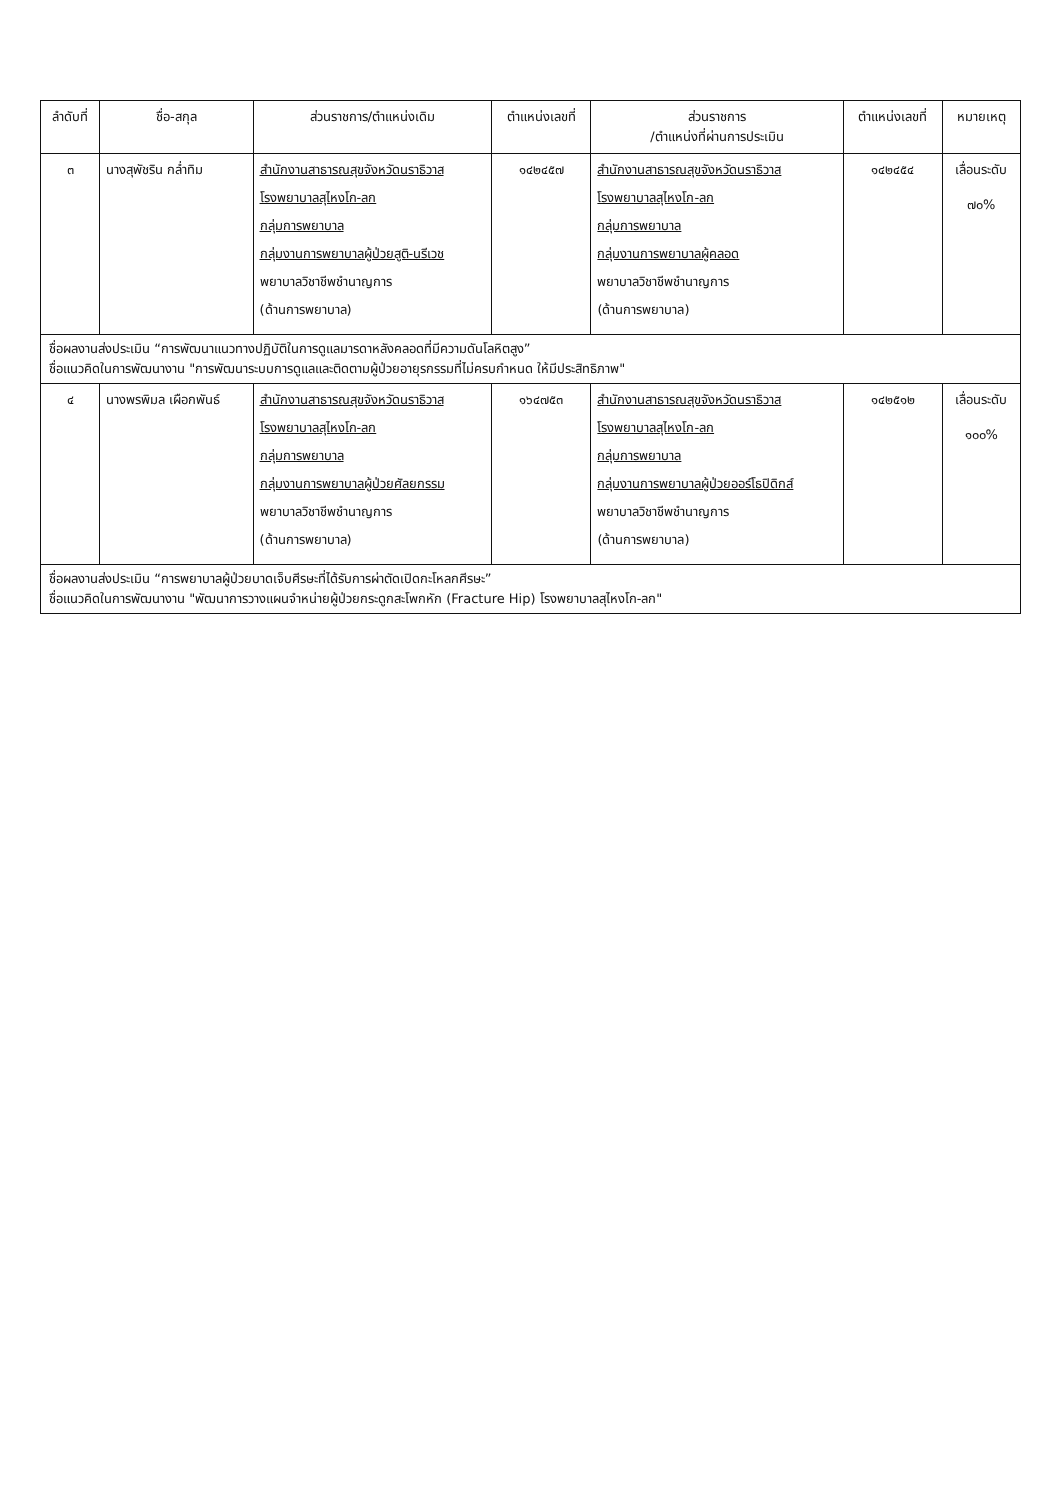| ลำดับที่ | ชื่อ-สกุล | ส่วนราชการ/ตำแหน่งเดิม | ตำแหน่งเลขที่ | ส่วนราชการ /ตำแหน่งที่ผ่านการประเมิน | ตำแหน่งเลขที่ | หมายเหตุ |
| --- | --- | --- | --- | --- | --- | --- |
| ๓ | นางสุพัชริน กล่ำทิม | สำนักงานสาธารณสุขจังหวัดนราธิวาส โรงพยาบาลสุไหงโก-ลก กลุ่มการพยาบาล กลุ่มงานการพยาบาลผู้ป่วยสูติ-นรีเวช พยาบาลวิชาชีพชำนาญการ (ด้านการพยาบาล) | ๑๔๒๔๕๗ | สำนักงานสาธารณสุขจังหวัดนราธิวาส โรงพยาบาลสุไหงโก-ลก กลุ่มการพยาบาล กลุ่มงานการพยาบาลผู้คลอด พยาบาลวิชาชีพชำนาญการ (ด้านการพยาบาล) | ๑๔๒๔๕๔ | เลื่อนระดับ ๗๐% |
| ชื่อผลงานส่งประเมิน “การพัฒนาแนวทางปฏิบัติในการดูแลมารดาหลังคลอดที่มีความดันโลหิตสูง” ชื่อแนวคิดในการพัฒนางาน "การพัฒนาระบบการดูแลและติดตามผู้ป่วยอายุรกรรมที่ไม่ครบกำหนด ให้มีประสิทธิภาพ" | | | | | | |
| ๔ | นางพรพิมล เผือกพันธ์ | สำนักงานสาธารณสุขจังหวัดนราธิวาส โรงพยาบาลสุไหงโก-ลก กลุ่มการพยาบาล กลุ่มงานการพยาบาลผู้ป่วยศัลยกรรม พยาบาลวิชาชีพชำนาญการ (ด้านการพยาบาล) | ๑๖๔๗๕๓ | สำนักงานสาธารณสุขจังหวัดนราธิวาส โรงพยาบาลสุไหงโก-ลก กลุ่มการพยาบาล กลุ่มงานการพยาบาลผู้ป่วยออร์โธปิดิกส์ พยาบาลวิชาชีพชำนาญการ (ด้านการพยาบาล) | ๑๔๒๕๑๒ | เลื่อนระดับ ๑๐๐% |
| ชื่อผลงานส่งประเมิน “การพยาบาลผู้ป่วยบาดเจ็บศีรษะที่ได้รับการผ่าตัดเปิดกะโหลกศีรษะ” ชื่อแนวคิดในการพัฒนางาน "พัฒนาการวางแผนจำหน่ายผู้ป่วยกระดูกสะโพกหัก (Fracture Hip) โรงพยาบาลสุไหงโก-ลก" | | | | | | |